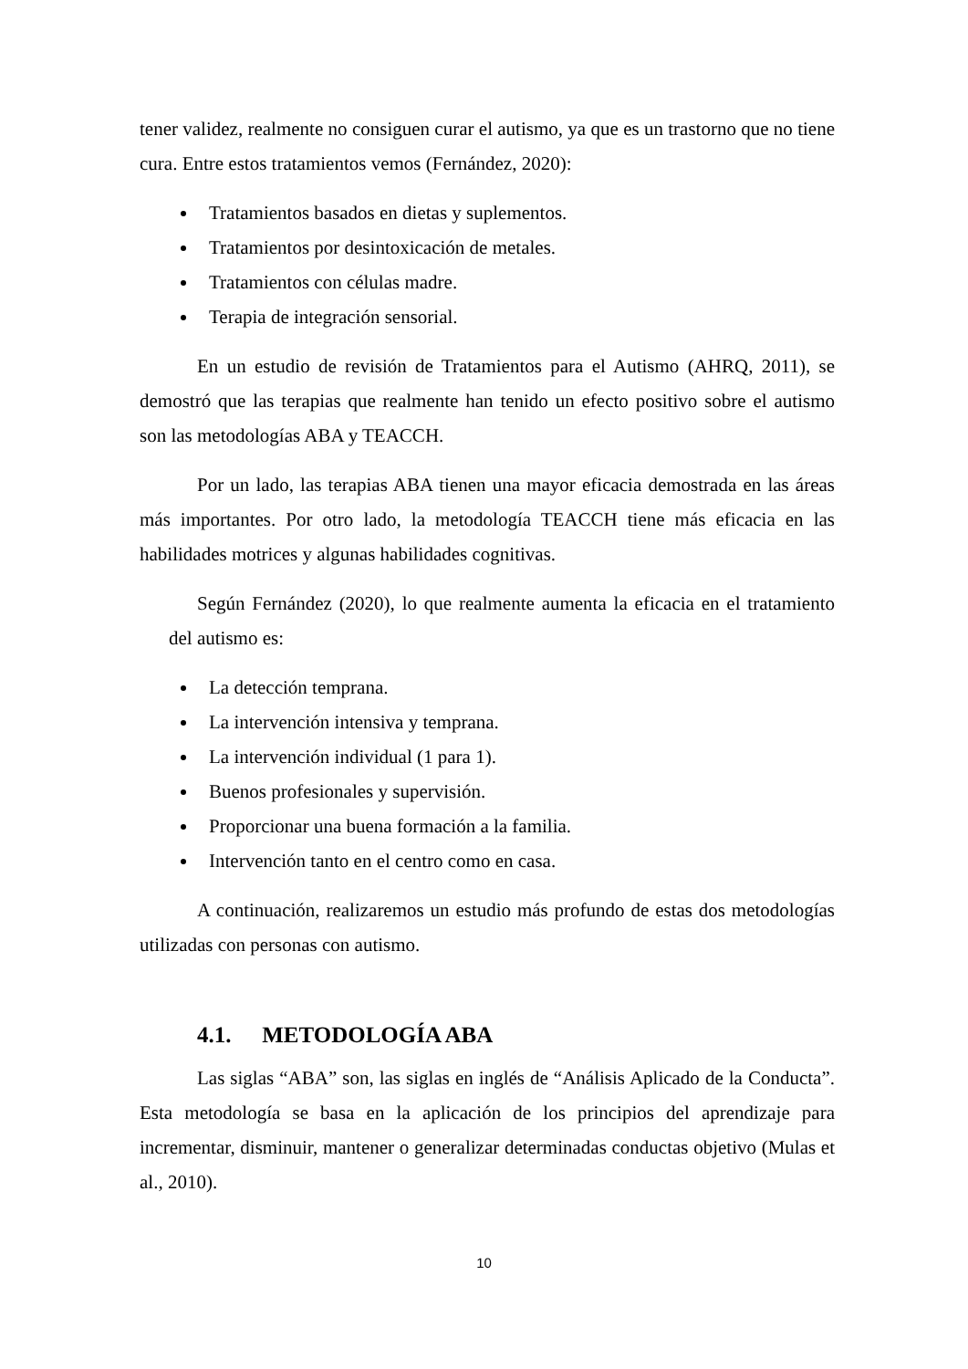tener validez, realmente no consiguen curar el autismo, ya que es un trastorno que no tiene cura. Entre estos tratamientos vemos (Fernández, 2020):
Tratamientos basados en dietas y suplementos.
Tratamientos por desintoxicación de metales.
Tratamientos con células madre.
Terapia de integración sensorial.
En un estudio de revisión de Tratamientos para el Autismo (AHRQ, 2011), se demostró que las terapias que realmente han tenido un efecto positivo sobre el autismo son las metodologías ABA y TEACCH.
Por un lado, las terapias ABA tienen una mayor eficacia demostrada en las áreas más importantes. Por otro lado, la metodología TEACCH tiene más eficacia en las habilidades motrices y algunas habilidades cognitivas.
Según Fernández (2020), lo que realmente aumenta la eficacia en el tratamiento del autismo es:
La detección temprana.
La intervención intensiva y temprana.
La intervención individual (1 para 1).
Buenos profesionales y supervisión.
Proporcionar una buena formación a la familia.
Intervención tanto en el centro como en casa.
A continuación, realizaremos un estudio más profundo de estas dos metodologías utilizadas con personas con autismo.
4.1. METODOLOGÍA ABA
Las siglas “ABA” son, las siglas en inglés de “Análisis Aplicado de la Conducta”. Esta metodología se basa en la aplicación de los principios del aprendizaje para incrementar, disminuir, mantener o generalizar determinadas conductas objetivo (Mulas et al., 2010).
10